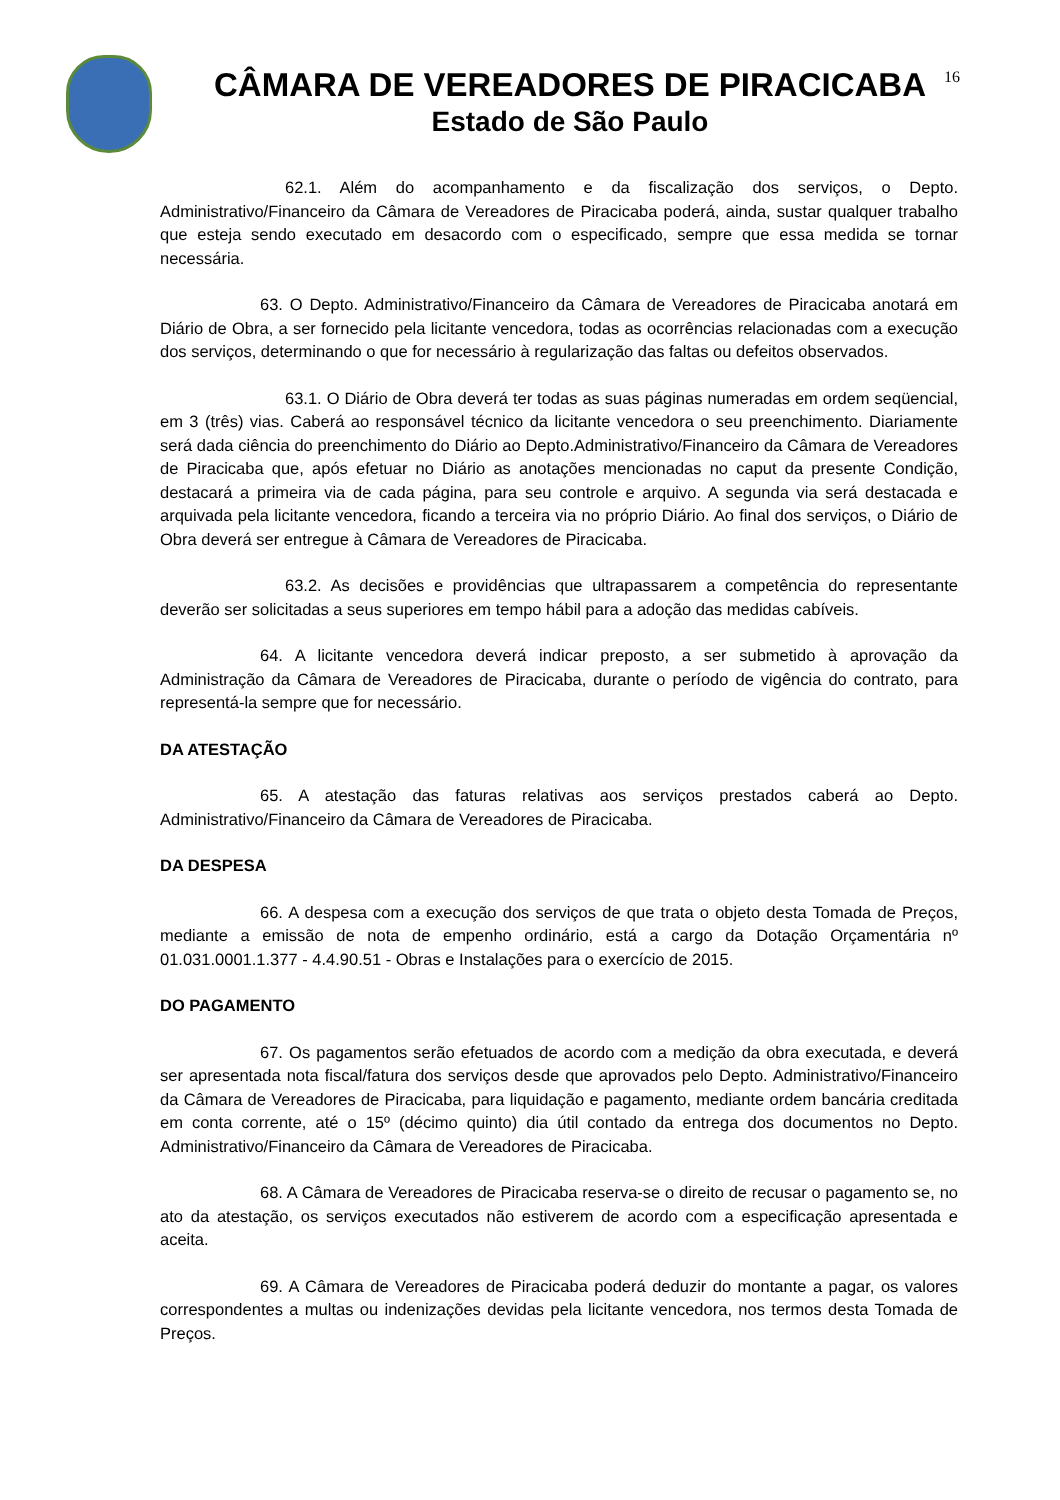16
CÂMARA DE VEREADORES DE PIRACICABA
Estado de São Paulo
62.1. Além do acompanhamento e da fiscalização dos serviços, o Depto. Administrativo/Financeiro da Câmara de Vereadores de Piracicaba poderá, ainda, sustar qualquer trabalho que esteja sendo executado em desacordo com o especificado, sempre que essa medida se tornar necessária.
63. O Depto. Administrativo/Financeiro da Câmara de Vereadores de Piracicaba anotará em Diário de Obra, a ser fornecido pela licitante vencedora, todas as ocorrências relacionadas com a execução dos serviços, determinando o que for necessário à regularização das faltas ou defeitos observados.
63.1. O Diário de Obra deverá ter todas as suas páginas numeradas em ordem seqüencial, em 3 (três) vias. Caberá ao responsável técnico da licitante vencedora o seu preenchimento. Diariamente será dada ciência do preenchimento do Diário ao Depto.Administrativo/Financeiro da Câmara de Vereadores de Piracicaba que, após efetuar no Diário as anotações mencionadas no caput da presente Condição, destacará a primeira via de cada página, para seu controle e arquivo. A segunda via será destacada e arquivada pela licitante vencedora, ficando a terceira via no próprio Diário. Ao final dos serviços, o Diário de Obra deverá ser entregue à Câmara de Vereadores de Piracicaba.
63.2. As decisões e providências que ultrapassarem a competência do representante deverão ser solicitadas a seus superiores em tempo hábil para a adoção das medidas cabíveis.
64. A licitante vencedora deverá indicar preposto, a ser submetido à aprovação da Administração da Câmara de Vereadores de Piracicaba, durante o período de vigência do contrato, para representá-la sempre que for necessário.
DA ATESTAÇÃO
65. A atestação das faturas relativas aos serviços prestados caberá ao Depto. Administrativo/Financeiro da Câmara de Vereadores de Piracicaba.
DA DESPESA
66. A despesa com a execução dos serviços de que trata o objeto desta Tomada de Preços, mediante a emissão de nota de empenho ordinário, está a cargo da Dotação Orçamentária nº 01.031.0001.1.377 - 4.4.90.51 - Obras e Instalações para o exercício de 2015.
DO PAGAMENTO
67. Os pagamentos serão efetuados de acordo com a medição da obra executada, e deverá ser apresentada nota fiscal/fatura dos serviços desde que aprovados pelo Depto. Administrativo/Financeiro da Câmara de Vereadores de Piracicaba, para liquidação e pagamento, mediante ordem bancária creditada em conta corrente, até o 15º (décimo quinto) dia útil contado da entrega dos documentos no Depto. Administrativo/Financeiro da Câmara de Vereadores de Piracicaba.
68. A Câmara de Vereadores de Piracicaba reserva-se o direito de recusar o pagamento se, no ato da atestação, os serviços executados não estiverem de acordo com a especificação apresentada e aceita.
69. A Câmara de Vereadores de Piracicaba poderá deduzir do montante a pagar, os valores correspondentes a multas ou indenizações devidas pela licitante vencedora, nos termos desta Tomada de Preços.